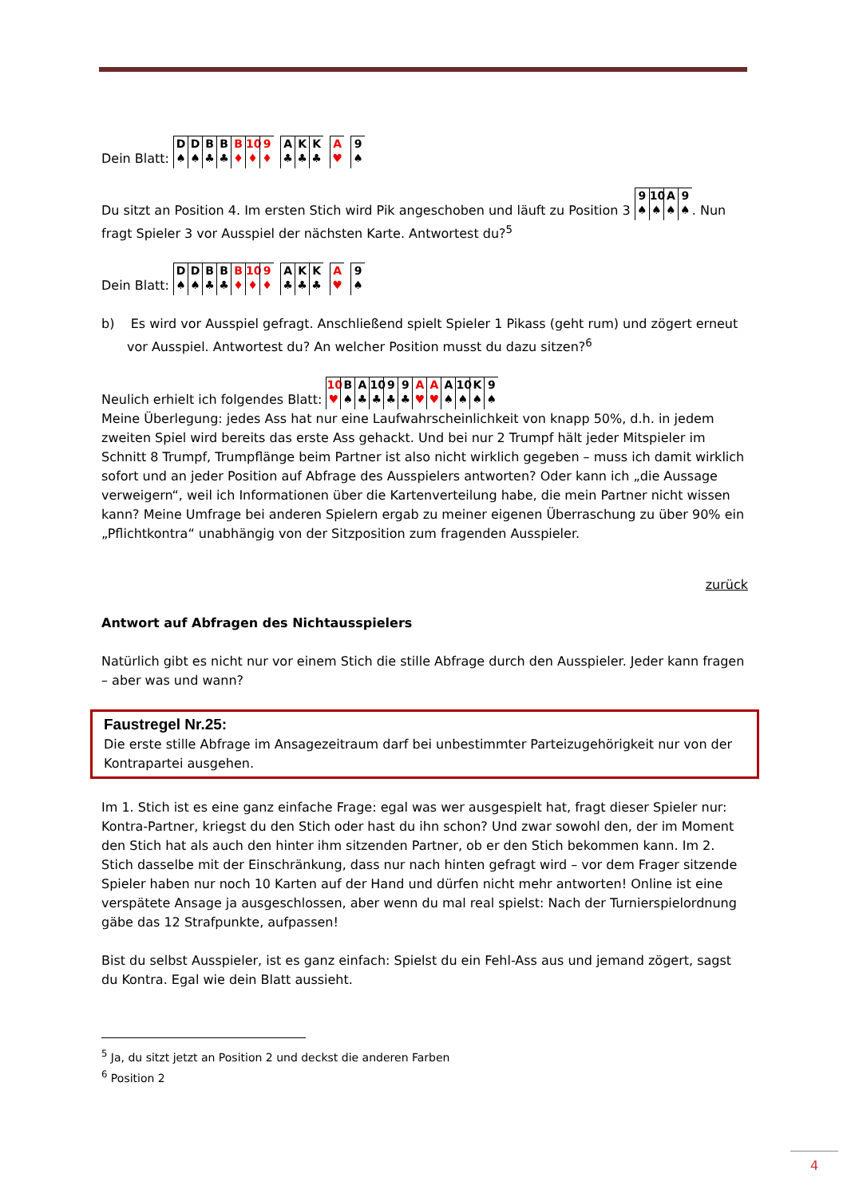Dein Blatt: D ♠ D ♠ B ♣ B ♣ B ♦ 10 ♦ 9 ♦ A ♣ K ♣ K ♣ A ♥ 9 ♠
Du sitzt an Position 4. Im ersten Stich wird Pik angeschoben und läuft zu Position 3 9 ♠ 10 ♠ A ♠ 9 ♠. Nun fragt Spieler 3 vor Ausspiel der nächsten Karte. Antwortest du?<sup>5</sup>
Dein Blatt: D ♠ D ♠ B ♣ B ♣ B ♦ 10 ♦ 9 ♦ A ♣ K ♣ K ♣ A ♥ 9 ♠
b) Es wird vor Ausspiel gefragt. Anschließend spielt Spieler 1 Pikass (geht rum) und zögert erneut vor Ausspiel. Antwortest du? An welcher Position musst du dazu sitzen?<sup>6</sup>
Neulich erhielt ich folgendes Blatt: 10 ♥ B ♠ A ♣ 10 ♣ 9 ♣ 9 ♣ A ♥ A ♥ A ♠ 10 ♠ K ♠ 9 ♠
Meine Überlegung: jedes Ass hat nur eine Laufwahrscheinlichkeit von knapp 50%, d.h. in jedem zweiten Spiel wird bereits das erste Ass gehackt. Und bei nur 2 Trumpf hält jeder Mitspieler im Schnitt 8 Trumpf, Trumpflänge beim Partner ist also nicht wirklich gegeben – muss ich damit wirklich sofort und an jeder Position auf Abfrage des Ausspielers antworten? Oder kann ich „die Aussage verweigern“, weil ich Informationen über die Kartenverteilung habe, die mein Partner nicht wissen kann? Meine Umfrage bei anderen Spielern ergab zu meiner eigenen Überraschung zu über 90% ein „Pflichtkontra“ unabhängig von der Sitzposition zum fragenden Ausspieler.
zurück
Antwort auf Abfragen des Nichtausspielers
Natürlich gibt es nicht nur vor einem Stich die stille Abfrage durch den Ausspieler. Jeder kann fragen – aber was und wann?
Faustregel Nr.25:
Die erste stille Abfrage im Ansagezeitraum darf bei unbestimmter Parteizugehörigkeit nur von der Kontrapartei ausgehen.
Im 1. Stich ist es eine ganz einfache Frage: egal was wer ausgespielt hat, fragt dieser Spieler nur: Kontra-Partner, kriegst du den Stich oder hast du ihn schon? Und zwar sowohl den, der im Moment den Stich hat als auch den hinter ihm sitzenden Partner, ob er den Stich bekommen kann. Im 2. Stich dasselbe mit der Einschränkung, dass nur nach hinten gefragt wird – vor dem Frager sitzende Spieler haben nur noch 10 Karten auf der Hand und dürfen nicht mehr antworten! Online ist eine verspätete Ansage ja ausgeschlossen, aber wenn du mal real spielst: Nach der Turnierspielordnung gäbe das 12 Strafpunkte, aufpassen!
Bist du selbst Ausspieler, ist es ganz einfach: Spielst du ein Fehl-Ass aus und jemand zögert, sagst du Kontra. Egal wie dein Blatt aussieht.
<sup>5</sup> Ja, du sitzt jetzt an Position 2 und deckst die anderen Farben
<sup>6</sup> Position 2
4